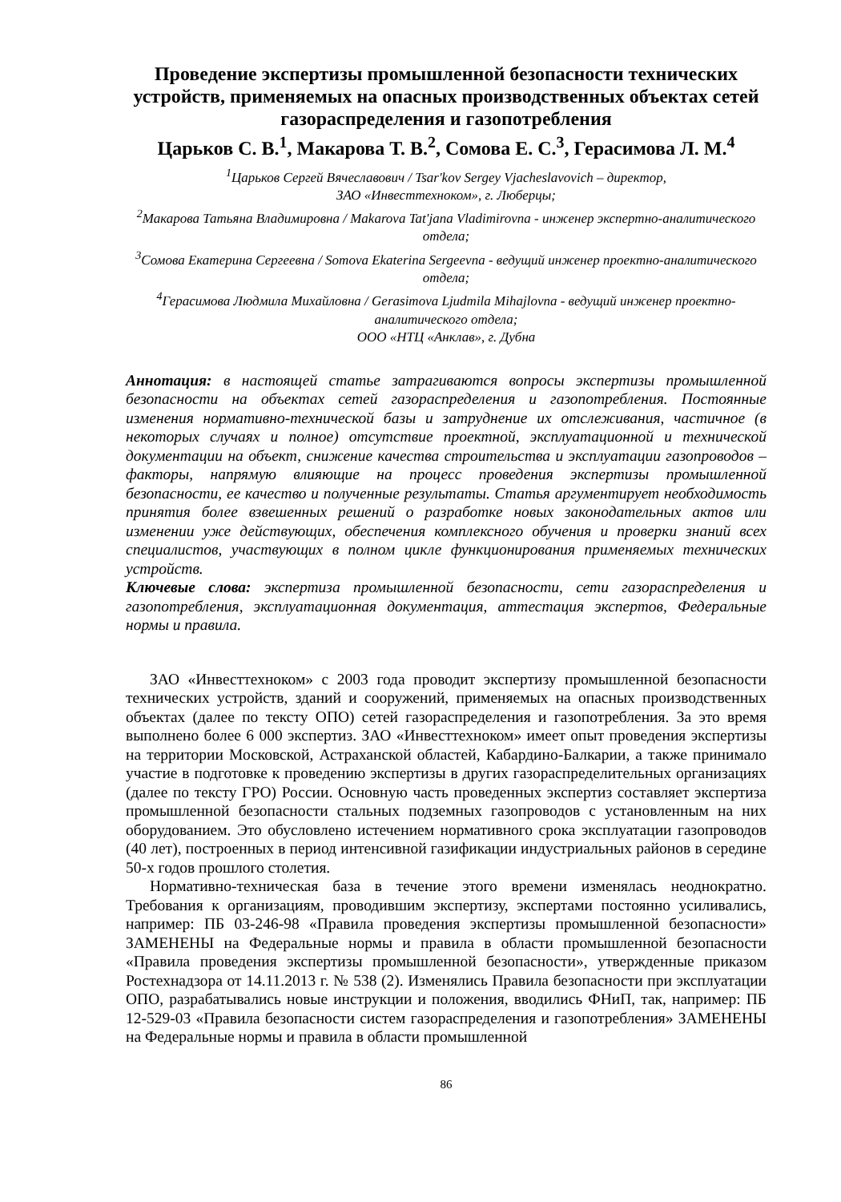Проведение экспертизы промышленной безопасности технических устройств, применяемых на опасных производственных объектах сетей газораспределения и газопотребления
Царьков С. В.<sup>1</sup>, Макарова Т. В.<sup>2</sup>, Сомова Е. С.<sup>3</sup>, Герасимова Л. М.<sup>4</sup>
<sup>1</sup> Царьков Сергей Вячеславович / Tsar'kov Sergey Vjacheslavovich – директор,
ЗАО «Инвесттехноком», г. Люберцы;
<sup>2</sup> Макарова Татьяна Владимировна / Makarova Tat'jana Vladimirovna - инженер экспертно-аналитического отдела;
<sup>3</sup> Сомова Екатерина Сергеевна / Somova Ekaterina Sergeevna - ведущий инженер проектно-аналитического отдела;
<sup>4</sup> Герасимова Людмила Михайловна / Gerasimova Ljudmila Mihajlovna - ведущий инженер проектно-аналитического отдела;
ООО «НТЦ «Анклав», г. Дубна
Аннотация: в настоящей статье затрагиваются вопросы экспертизы промышленной безопасности на объектах сетей газораспределения и газопотребления. Постоянные изменения нормативно-технической базы и затруднение их отслеживания, частичное (в некоторых случаях и полное) отсутствие проектной, эксплуатационной и технической документации на объект, снижение качества строительства и эксплуатации газопроводов – факторы, напрямую влияющие на процесс проведения экспертизы промышленной безопасности, ее качество и полученные результаты. Статья аргументирует необходимость принятия более взвешенных решений о разработке новых законодательных актов или изменении уже действующих, обеспечения комплексного обучения и проверки знаний всех специалистов, участвующих в полном цикле функционирования применяемых технических устройств.
Ключевые слова: экспертиза промышленной безопасности, сети газораспределения и газопотребления, эксплуатационная документация, аттестация экспертов, Федеральные нормы и правила.
ЗАО «Инвесттехноком» с 2003 года проводит экспертизу промышленной безопасности технических устройств, зданий и сооружений, применяемых на опасных производственных объектах (далее по тексту ОПО) сетей газораспределения и газопотребления. За это время выполнено более 6 000 экспертиз. ЗАО «Инвесттехноком» имеет опыт проведения экспертизы на территории Московской, Астраханской областей, Кабардино-Балкарии, а также принимало участие в подготовке к проведению экспертизы в других газораспределительных организациях (далее по тексту ГРО) России. Основную часть проведенных экспертиз составляет экспертиза промышленной безопасности стальных подземных газопроводов с установленным на них оборудованием. Это обусловлено истечением нормативного срока эксплуатации газопроводов (40 лет), построенных в период интенсивной газификации индустриальных районов в середине 50-х годов прошлого столетия.
Нормативно-техническая база в течение этого времени изменялась неоднократно. Требования к организациям, проводившим экспертизу, экспертами постоянно усиливались, например: ПБ 03-246-98 «Правила проведения экспертизы промышленной безопасности» ЗАМЕНЕНЫ на Федеральные нормы и правила в области промышленной безопасности «Правила проведения экспертизы промышленной безопасности», утвержденные приказом Ростехнадзора от 14.11.2013 г. № 538 (2). Изменялись Правила безопасности при эксплуатации ОПО, разрабатывались новые инструкции и положения, вводились ФНиП, так, например: ПБ 12-529-03 «Правила безопасности систем газораспределения и газопотребления» ЗАМЕНЕНЫ на Федеральные нормы и правила в области промышленной
86